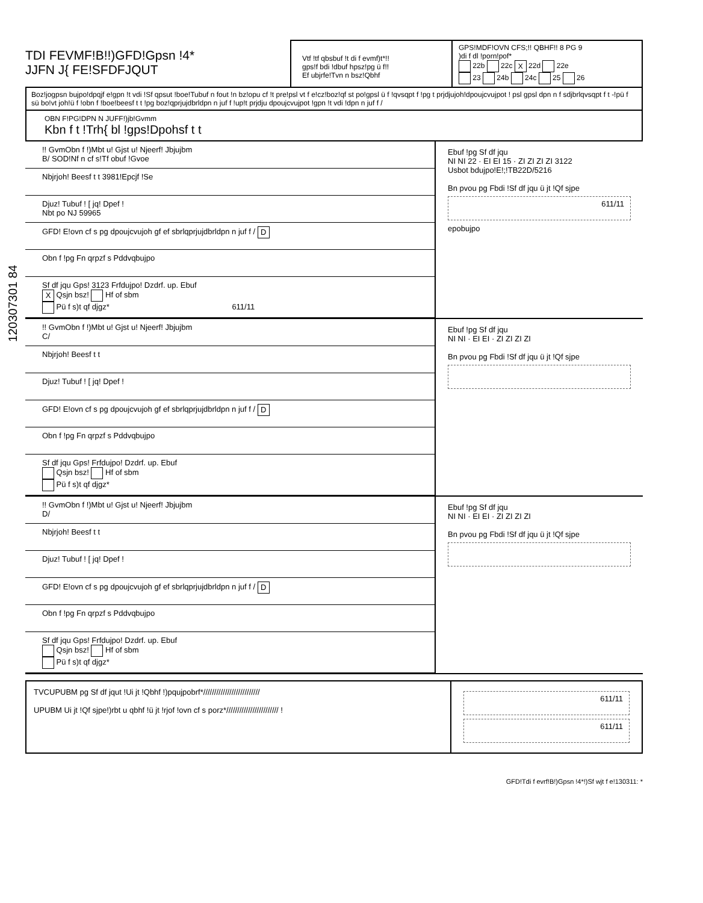120307301 84
TDI FEVMF!B!!)GFD!Gpsn !4*
JJFN J{ FE!SFDFJQUT
Vtf !tf qbsbuf !t di f evmf)t*!!
gps!f bdi !dbuf hpsz!pg ü f!!
Ef ubjrfe!Tvn n bsz!Qbhf
GPS!MDF!OVN CFS;!! QBHF!! 8 PG 9
)di f dl !porn!pof*
22b 22c X 22d 22e
23 24b 24c 25 26
Boz!jogpsn bujpo!dpqjf e!gpn !t vdi !Sf qpsut !boe!Tubuf n fout !n bz!opu cf !t pre!psl vt f e!cz!boz!qf st po!gpsl ü f !qvsqpt f !pg t prjdjujoh!dpoujcvujpot ! psl gpsl dpn n f sdjbrlqvsqpt f t -!pü f sü bo!vt joh!ü f !obn f !boe!beesf t t !pg boz!qprjujdbrldpn n juf f !up!t prjdju dpoujcvujpot !gpn !t vdi !dpn n juf f /
OBN F!PG!DPN N JUFF!)jb!Gvmm
Kbn f t !Trh{ bl !gps!Dpohsf t t
!! GvmObn f !)Mbt u! Gjst u! Njeerf! Jbjujbm
B/ SOD!Nf n cf s!Tf obuf !Gvoe
Nbjrjoh! Beesf t t 3981!Epcjf !Se
Djuz! Tubuf ! [ jq! Dpef !
Nbt po NJ 59965
GFD! E!ovn cf s pg dpoujcvujoh gf ef sbrlqprjujdbrldpn n juf f / D
Obn f !pg Fn qrpzf s Pddvqbujpo
Sf df jqu Gps! 3123 Frfdujpo! Dzdrf. up. Ebuf
X Qsjn bsz! Hf of sbm
Pü f s)t qf djgz* 611/11
Ebuf !pg Sf df jqu
NI NI 22 · EI EI 15 · ZI ZI ZI ZI 3122
Usbot bdujpo!E!;!TB22D/5216
Bn pvou pg Fbdi !Sf df jqu ü jt !Qf sjpe
611/11
epobujpo
!! GvmObn f !)Mbt u! Gjst u! Njeerf! Jbjujbm
C/
Nbjrjoh! Beesf t t
Djuz! Tubuf ! [ jq! Dpef !
GFD! E!ovn cf s pg dpoujcvujoh gf ef sbrlqprjujdbrldpn n juf f / D
Obn f !pg Fn qrpzf s Pddvqbujpo
Sf df jqu Gps! Frfdujpo! Dzdrf. up. Ebuf
Qsjn bsz! Hf of sbm
Pü f s)t qf djgz*
Ebuf !pg Sf df jqu
NI NI · EI EI · ZI ZI ZI ZI
Bn pvou pg Fbdi !Sf df jqu ü jt !Qf sjpe
!! GvmObn f !)Mbt u! Gjst u! Njeerf! Jbjujbm
D/
Nbjrjoh! Beesf t t
Djuz! Tubuf ! [ jq! Dpef !
GFD! E!ovn cf s pg dpoujcvujoh gf ef sbrlqprjujdbrldpn n juf f / D
Obn f !pg Fn qrpzf s Pddvqbujpo
Sf df jqu Gps! Frfdujpo! Dzdrf. up. Ebuf
Qsjn bsz! Hf of sbm
Pü f s)t qf djgz*
Ebuf !pg Sf df jqu
NI NI · EI EI · ZI ZI ZI ZI
Bn pvou pg Fbdi !Sf df jqu ü jt !Qf sjpe
TVCUPUBM pg Sf df jqut !Ui jt !Qbhf !)pqujpobrf*//////////////////////////
UPUBM Ui jt !Qf sjpe!)rbt u qbhf !ü jt !rjof !ovn cf s porz*//////////////////////// !
611/11
611/11
GFD!Tdi f evrf!B!)Gpsn !4*!)Sf wjt f e!130311: *